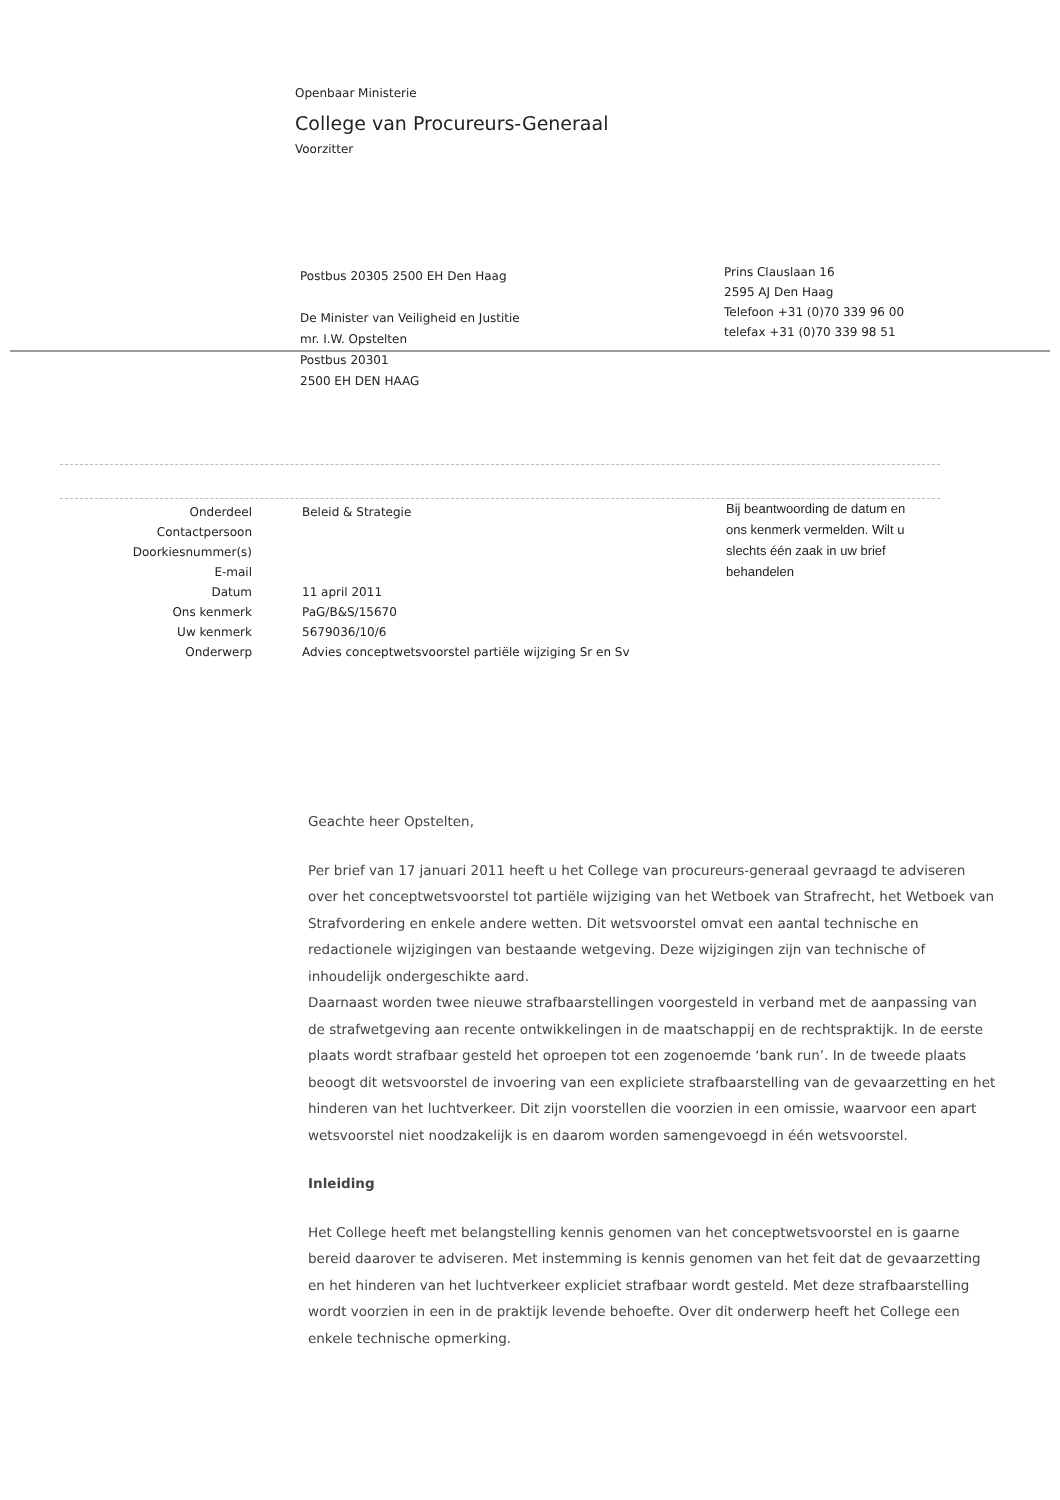Openbaar Ministerie
College van Procureurs-Generaal
Voorzitter
Postbus 20305 2500 EH Den Haag
De Minister van Veiligheid en Justitie
mr. I.W. Opstelten
Postbus 20301
2500 EH DEN HAAG
Prins Clauslaan 16
2595 AJ Den Haag
Telefoon +31 (0)70 339 96 00
telefax +31 (0)70 339 98 51
| Onderdeel | Beleid & Strategie |
| Contactpersoon | |
| Doorkiesnummer(s) | |
| E-mail | |
| Datum | 11 april 2011 |
| Ons kenmerk | PaG/B&S/15670 |
| Uw kenmerk | 5679036/10/6 |
| Onderwerp | Advies conceptwetsvoorstel partiële wijziging Sr en Sv |
Bij beantwoording de datum en ons kenmerk vermelden. Wilt u slechts één zaak in uw brief behandelen
Geachte heer Opstelten,
Per brief van 17 januari 2011 heeft u het College van procureurs-generaal gevraagd te adviseren over het conceptwetsvoorstel tot partiële wijziging van het Wetboek van Strafrecht, het Wetboek van Strafvordering en enkele andere wetten. Dit wetsvoorstel omvat een aantal technische en redactionele wijzigingen van bestaande wetgeving. Deze wijzigingen zijn van technische of inhoudelijk ondergeschikte aard.
Daarnaast worden twee nieuwe strafbaarstellingen voorgesteld in verband met de aanpassing van de strafwetgeving aan recente ontwikkelingen in de maatschappij en de rechtspraktijk. In de eerste plaats wordt strafbaar gesteld het oproepen tot een zogenoemde ‘bank run’. In de tweede plaats beoogt dit wetsvoorstel de invoering van een expliciete strafbaarstelling van de gevaarzetting en het hinderen van het luchtverkeer. Dit zijn voorstellen die voorzien in een omissie, waarvoor een apart wetsvoorstel niet noodzakelijk is en daarom worden samengevoegd in één wetsvoorstel.
Inleiding
Het College heeft met belangstelling kennis genomen van het conceptwetsvoorstel en is gaarne bereid daarover te adviseren. Met instemming is kennis genomen van het feit dat de gevaarzetting en het hinderen van het luchtverkeer expliciet strafbaar wordt gesteld. Met deze strafbaarstelling wordt voorzien in een in de praktijk levende behoefte. Over dit onderwerp heeft het College een enkele technische opmerking.